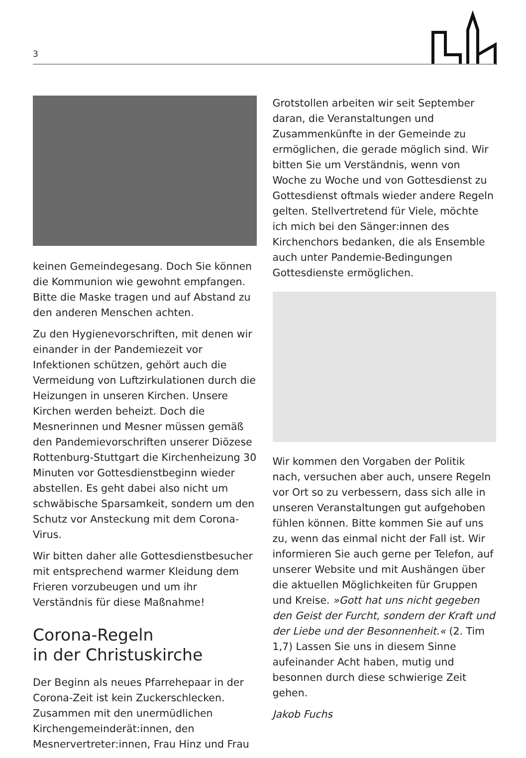3
keinen Gemeindegesang. Doch Sie können die Kommunion wie gewohnt empfangen. Bitte die Maske tragen und auf Abstand zu den anderen Menschen achten.
Zu den Hygienevorschriften, mit denen wir einander in der Pandemiezeit vor Infektionen schützen, gehört auch die Vermeidung von Luftzirkulationen durch die Heizungen in unseren Kirchen. Unsere Kirchen werden beheizt. Doch die Mesnerinnen und Mesner müssen gemäß den Pandemievorschriften unserer Diözese Rottenburg-Stuttgart die Kirchenheizung 30 Minuten vor Gottesdienstbeginn wieder abstellen. Es geht dabei also nicht um schwäbische Sparsamkeit, sondern um den Schutz vor Ansteckung mit dem Corona-Virus.
Wir bitten daher alle Gottesdienstbesucher mit entsprechend warmer Kleidung dem Frieren vorzubeugen und um ihr Verständnis für diese Maßnahme!
Corona-Regeln
in der Christuskirche
Der Beginn als neues Pfarrehepaar in der Corona-Zeit ist kein Zuckerschlecken. Zusammen mit den unermüdlichen Kirchengemeinderät:innen, den Mesnervertreter:innen, Frau Hinz und Frau
Grotstollen arbeiten wir seit September daran, die Veranstaltungen und Zusammenkünfte in der Gemeinde zu ermöglichen, die gerade möglich sind. Wir bitten Sie um Verständnis, wenn von Woche zu Woche und von Gottesdienst zu Gottesdienst oftmals wieder andere Regeln gelten. Stellvertretend für Viele, möchte ich mich bei den Sänger:innen des Kirchenchors bedanken, die als Ensemble auch unter Pandemie-Bedingungen Gottesdienste ermöglichen.
Wir kommen den Vorgaben der Politik nach, versuchen aber auch, unsere Regeln vor Ort so zu verbessern, dass sich alle in unseren Veranstaltungen gut aufgehoben fühlen können. Bitte kommen Sie auf uns zu, wenn das einmal nicht der Fall ist. Wir informieren Sie auch gerne per Telefon, auf unserer Website und mit Aushängen über die aktuellen Möglichkeiten für Gruppen und Kreise. »Gott hat uns nicht gegeben den Geist der Furcht, sondern der Kraft und der Liebe und der Besonnenheit.« (2. Tim 1,7) Lassen Sie uns in diesem Sinne aufeinander Acht haben, mutig und besonnen durch diese schwierige Zeit gehen.
Jakob Fuchs